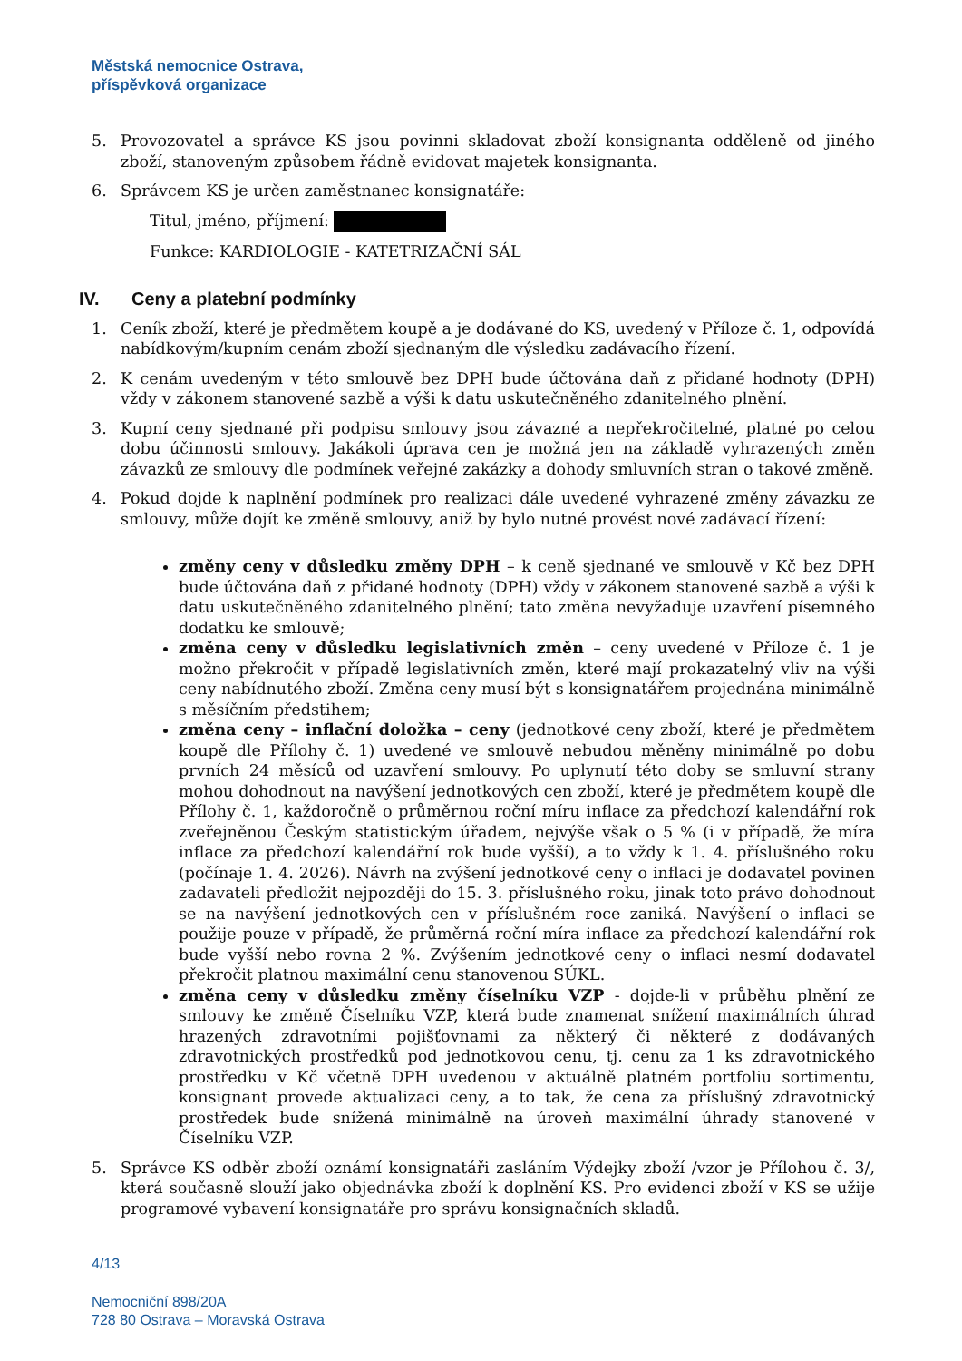Městská nemocnice Ostrava,
příspěvková organizace
5. Provozovatel a správce KS jsou povinni skladovat zboží konsignanta odděleně od jiného zboží, stanoveným způsobem řádně evidovat majetek konsignanta.
6. Správcem KS je určen zaměstnanec konsignatáře:
Titul, jméno, příjmení:
Funkce: KARDIOLOGIE - KATETRIZAČNÍ SÁL
IV. Ceny a platební podmínky
1. Ceník zboží, které je předmětem koupě a je dodávané do KS, uvedený v Příloze č. 1, odpovídá nabídkovým/kupním cenám zboží sjednaným dle výsledku zadávacího řízení.
2. K cenám uvedeným v této smlouvě bez DPH bude účtována daň z přidané hodnoty (DPH) vždy v zákonem stanovené sazbě a výši k datu uskutečněného zdanitelného plnění.
3. Kupní ceny sjednané při podpisu smlouvy jsou závazné a nepřekročitelné, platné po celou dobu účinnosti smlouvy. Jakákoli úprava cen je možná jen na základě vyhrazených změn závazků ze smlouvy dle podmínek veřejné zakázky a dohody smluvních stran o takové změně.
4. Pokud dojde k naplnění podmínek pro realizaci dále uvedené vyhrazené změny závazku ze smlouvy, může dojít ke změně smlouvy, aniž by bylo nutné provést nové zadávací řízení:
změny ceny v důsledku změny DPH – k ceně sjednané ve smlouvě v Kč bez DPH bude účtována daň z přidané hodnoty (DPH) vždy v zákonem stanovené sazbě a výši k datu uskutečněného zdanitelného plnění; tato změna nevyžaduje uzavření písemného dodatku ke smlouvě;
změna ceny v důsledku legislativních změn – ceny uvedené v Příloze č. 1 je možno překročit v případě legislativních změn, které mají prokazatelný vliv na výši ceny nabídnutého zboží. Změna ceny musí být s konsignatářem projednána minimálně s měsíčním předstihem;
změna ceny – inflační doložka – ceny (jednotkové ceny zboží, které je předmětem koupě dle Přílohy č. 1) uvedené ve smlouvě nebudou měněny minimálně po dobu prvních 24 měsíců od uzavření smlouvy. Po uplynutí této doby se smluvní strany mohou dohodnout na navýšení jednotkových cen zboží, které je předmětem koupě dle Přílohy č. 1, každoročně o průměrnou roční míru inflace za předchozí kalendářní rok zveřejněnou Českým statistickým úřadem, nejvýše však o 5 % (i v případě, že míra inflace za předchozí kalendářní rok bude vyšší), a to vždy k 1. 4. příslušného roku (počínaje 1. 4. 2026). Návrh na zvýšení jednotkové ceny o inflaci je dodavatel povinen zadavateli předložit nejpozději do 15. 3. příslušného roku, jinak toto právo dohodnout se na navýšení jednotkových cen v příslušném roce zaniká. Navýšení o inflaci se použije pouze v případě, že průměrná roční míra inflace za předchozí kalendářní rok bude vyšší nebo rovna 2 %. Zvýšením jednotkové ceny o inflaci nesmí dodavatel překročit platnou maximální cenu stanovenou SÚKL.
změna ceny v důsledku změny číselníku VZP - dojde-li v průběhu plnění ze smlouvy ke změně Číselníku VZP, která bude znamenat snížení maximálních úhrad hrazených zdravotními pojišťovnami za některý či některé z dodávaných zdravotnických prostředků pod jednotkovou cenu, tj. cenu za 1 ks zdravotnického prostředku v Kč včetně DPH uvedenou v aktuálně platném portfoliu sortimentu, konsignant provede aktualizaci ceny, a to tak, že cena za příslušný zdravotnický prostředek bude snížená minimálně na úroveň maximální úhrady stanovené v Číselníku VZP.
5. Správce KS odběr zboží oznámí konsignatáři zasláním Výdejky zboží /vzor je Přílohou č. 3/, která současně slouží jako objednávka zboží k doplnění KS. Pro evidenci zboží v KS se užije programové vybavení konsignatáře pro správu konsignačních skladů.
4/13
Nemocniční 898/20A
728 80 Ostrava – Moravská Ostrava